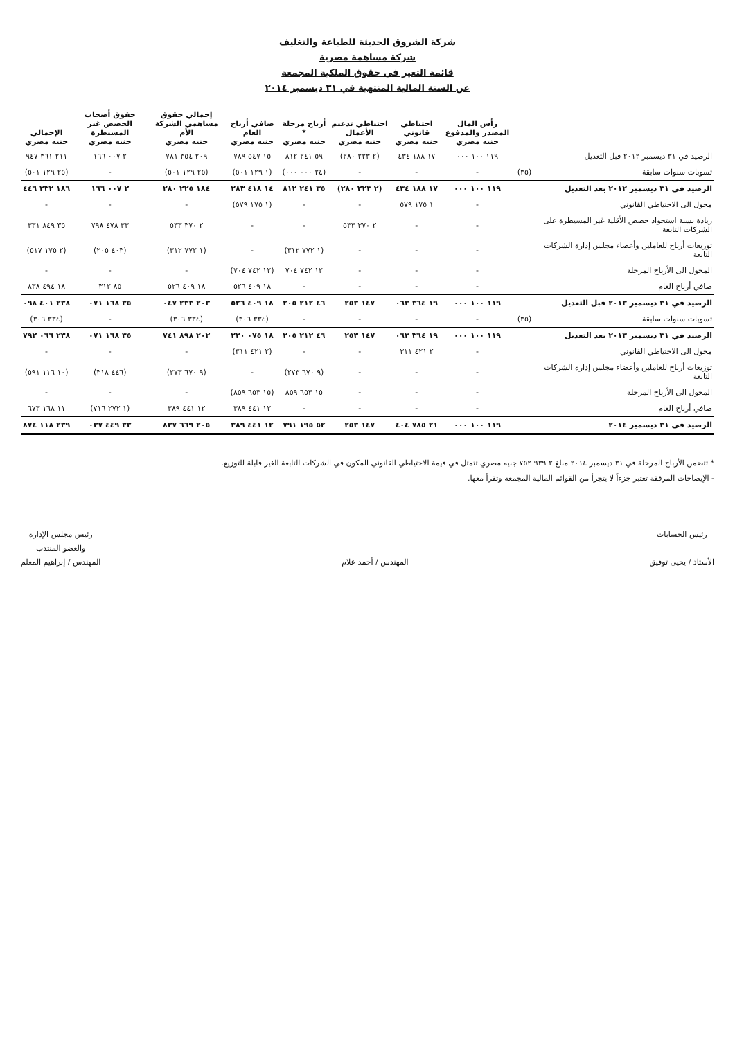شركة الشروق الحديثة للطباعة والتغليف
شركة مساهمة مصرية
قائمة التغير في حقوق الملكية المجمعة
عن السنة المالية المنتهية في ٣١ ديسمبر ٢٠١٤
| | | رأس المال المصدر والمدفوع جنيه مصري | احتياطي قانوني جنيه مصري | احتياطي تدعيم الأعمال جنيه مصري | أرباح مرحلة * جنيه مصري | صافي أرباح العام جنيه مصري | إجمالي حقوق مساهمي الشركة الأم جنيه مصري | حقوق أصحاب الحصص غير المسيطرة جنيه مصري | الإجمالي جنيه مصري |
| --- | --- | --- | --- | --- | --- | --- | --- | --- | --- |
| الرصيد في ٣١ ديسمبر ٢٠١٢ قبل التعديل | | ١١٩ ١٠٠ ٠٠٠ | ١٧ ١٨٨ ٤٣٤ | (٢ ٢٢٣ ٢٨٠) | ٥٩ ٢٤١ ٨١٢ | ١٥ ٥٤٧ ٧٨٩ | ٢٠٩ ٣٥٤ ٧٨١ | ٢ ٠٠٧ ١٦٦ | ٢١١ ٣٦١ ٩٤٧ |
| تسويات سنوات سابقة | (٣٥) | - | - | - | (٢٤ ٠٠٠ ٠٠٠) | (١ ١٢٩ ٥٠١) | (٢٥ ١٢٩ ٥٠١) | - | (٢٥ ١٢٩ ٥٠١) |
| الرصيد في ٣١ ديسمبر ٢٠١٢ بعد التعديل | | ١١٩ ١٠٠ ٠٠٠ | ١٧ ١٨٨ ٤٣٤ | (٢ ٢٢٣ ٢٨٠) | ٣٥ ٢٤١ ٨١٢ | ١٤ ٤١٨ ٢٨٣ | ١٨٤ ٢٢٥ ٢٨٠ | ٢ ٠٠٧ ١٦٦ | ١٨٦ ٢٣٢ ٤٤٦ |
| محول الى الاحتياطي القانوني | | - | ١ ١٧٥ ٥٧٩ | - | - | (١ ١٧٥ ٥٧٩) | - | - | - |
| زيادة نسبة استحواذ حصص الأقلية غير المسيطرة على الشركات التابعة | | - | - | ٢ ٣٧٠ ٥٣٣ | - | - | ٢ ٣٧٠ ٥٣٣ | ٣٣ ٤٧٨ ٧٩٨ | ٣٥ ٨٤٩ ٣٣١ |
| توزيعات أرباح للعاملين وأعضاء مجلس إدارة الشركات التابعة | | - | - | - | (١ ٧٧٢ ٣١٢) | - | (١ ٧٧٢ ٣١٢) | (٤٠٣ ٢٠٥) | (٢ ١٧٥ ٥١٧) |
| المحول الى الأرباح المرحلة | | - | - | - | ١٢ ٧٤٢ ٧٠٤ | (١٢ ٧٤٢ ٧٠٤) | - | - | - |
| صافي أرباح العام | | - | - | - | - | ١٨ ٤٠٩ ٥٢٦ | ١٨ ٤٠٩ ٥٢٦ | ٨٥ ٣١٢ | ١٨ ٤٩٤ ٨٣٨ |
| الرصيد في ٣١ ديسمبر ٢٠١٣ قبل التعديل | | ١١٩ ١٠٠ ٠٠٠ | ١٩ ٣٦٤ ٠٦٣ | ١٤٧ ٢٥٣ | ٤٦ ٢١٢ ٢٠٥ | ١٨ ٤٠٩ ٥٢٦ | ٢٠٣ ٢٣٣ ٠٤٧ | ٣٥ ١٦٨ ٠٧١ | ٢٣٨ ٤٠١ ٠٩٨ |
| تسويات سنوات سابقة | (٣٥) | - | - | - | - | (٣٣٤ ٣٠٦) | (٣٣٤ ٣٠٦) | - | (٣٣٤ ٣٠٦) |
| الرصيد في ٣١ ديسمبر ٢٠١٣ بعد التعديل | | ١١٩ ١٠٠ ٠٠٠ | ١٩ ٣٦٤ ٠٦٣ | ١٤٧ ٢٥٣ | ٤٦ ٢١٢ ٢٠٥ | ١٨ ٠٧٥ ٢٢٠ | ٢٠٢ ٨٩٨ ٧٤١ | ٣٥ ١٦٨ ٠٧١ | ٢٣٨ ٠٦٦ ٧٩٢ |
| محول الى الاحتياطي القانوني | | - | ٢ ٤٢١ ٣١١ | - | - | (٢ ٤٢١ ٣١١) | - | - | - |
| توزيعات أرباح للعاملين وأعضاء مجلس إدارة الشركات التابعة | | - | - | - | (٩ ٦٧٠ ٢٧٣) | - | (٩ ٦٧٠ ٢٧٣) | (٤٤٦ ٣١٨) | (١٠ ١١٦ ٥٩١) |
| المحول الى الأرباح المرحلة | | - | - | - | ١٥ ٦٥٣ ٨٥٩ | (١٥ ٦٥٣ ٨٥٩) | - | - | - |
| صافي أرباح العام | | - | - | - | - | ١٢ ٤٤١ ٣٨٩ | ١٢ ٤٤١ ٣٨٩ | (١ ٢٧٢ ٧١٦) | ١١ ١٦٨ ٦٧٣ |
| الرصيد في ٣١ ديسمبر ٢٠١٤ | | ١١٩ ١٠٠ ٠٠٠ | ٢١ ٧٨٥ ٤٠٤ | ١٤٧ ٢٥٣ | ٥٢ ١٩٥ ٧٩١ | ١٢ ٤٤١ ٣٨٩ | ٢٠٥ ٦٦٩ ٨٣٧ | ٣٣ ٤٤٩ ٠٣٧ | ٢٣٩ ١١٨ ٨٧٤ |
* تتضمن الأرباح المرحلة في ٣١ ديسمبر ٢٠١٤ مبلغ ٢ ٩٣٩ ٧٥٢ جنيه مصري تتمثل في قيمة الاحتياطي القانوني المكون في الشركات التابعة الغير قابلة للتوزيع.
- الإيضاحات المرفقة تعتبر جزءاً لا يتجزأ من القوائم المالية المجمعة وتقرأ معها.
رئيس الحسابات
الأستاذ / يحيى توفيق
المهندس / أحمد علام رئيس مجلس الإدارة
والعضو المنتدب
المهندس / إبراهيم المعلم